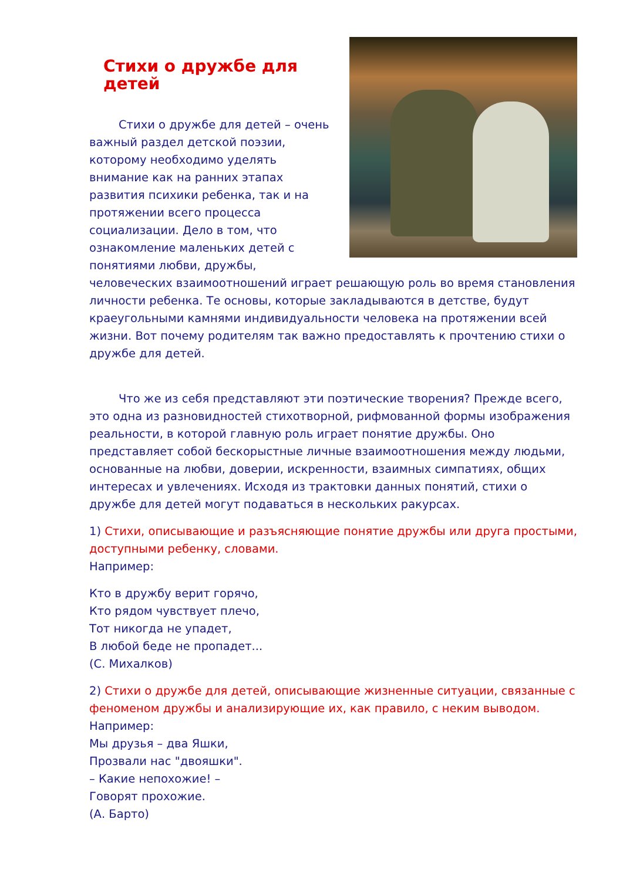Стихи о дружбе для детей
Стихи о дружбе для детей – очень важный раздел детской поэзии, которому необходимо уделять внимание как на ранних этапах развития психики ребенка, так и на протяжении всего процесса социализации. Дело в том, что ознакомление маленьких детей с понятиями любви, дружбы, человеческих взаимоотношений играет решающую роль во время становления личности ребенка. Те основы, которые закладываются в детстве, будут краеугольными камнями индивидуальности человека на протяжении всей жизни. Вот почему родителям так важно предоставлять к прочтению стихи о дружбе для детей.
Что же из себя представляют эти поэтические творения? Прежде всего, это одна из разновидностей стихотворной, рифмованной формы изображения реальности, в которой главную роль играет понятие дружбы. Оно представляет собой бескорыстные личные взаимоотношения между людьми, основанные на любви, доверии, искренности, взаимных симпатиях, общих интересах и увлечениях. Исходя из трактовки данных понятий, стихи о дружбе для детей могут подаваться в нескольких ракурсах.
1) Стихи, описывающие и разъясняющие понятие дружбы или друга простыми, доступными ребенку, словами.
Например:
Кто в дружбу верит горячо,
Кто рядом чувствует плечо,
Тот никогда не упадет,
В любой беде не пропадет...
(С. Михалков)
2) Стихи о дружбе для детей, описывающие жизненные ситуации, связанные с феноменом дружбы и анализирующие их, как правило, с неким выводом.
Например:
Мы друзья – два Яшки,
Прозвали нас "двояшки".
– Какие непохожие! –
Говорят прохожие.
(А. Барто)